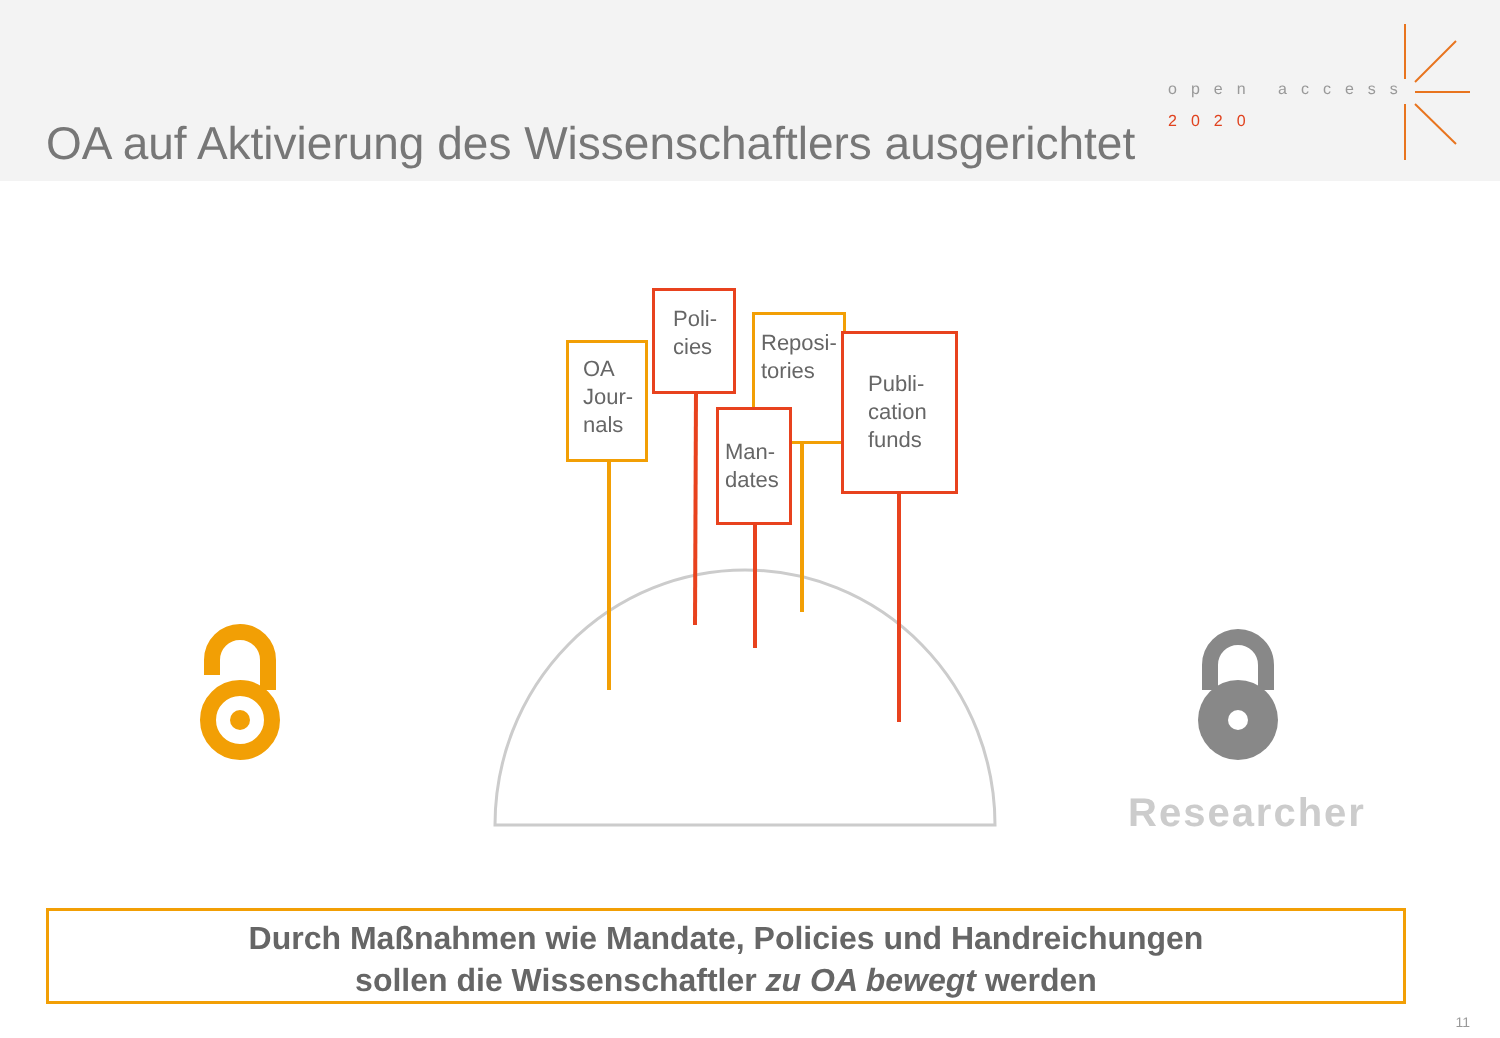OA auf Aktivierung des Wissenschaftlers ausgerichtet
open access
2020
OA Jour-nals
Poli-cies
Reposi-tories
Man-dates
Publi-cation funds
Researcher
Durch Maßnahmen wie Mandate, Policies und Handreichungen
sollen die Wissenschaftler zu OA bewegt werden
11